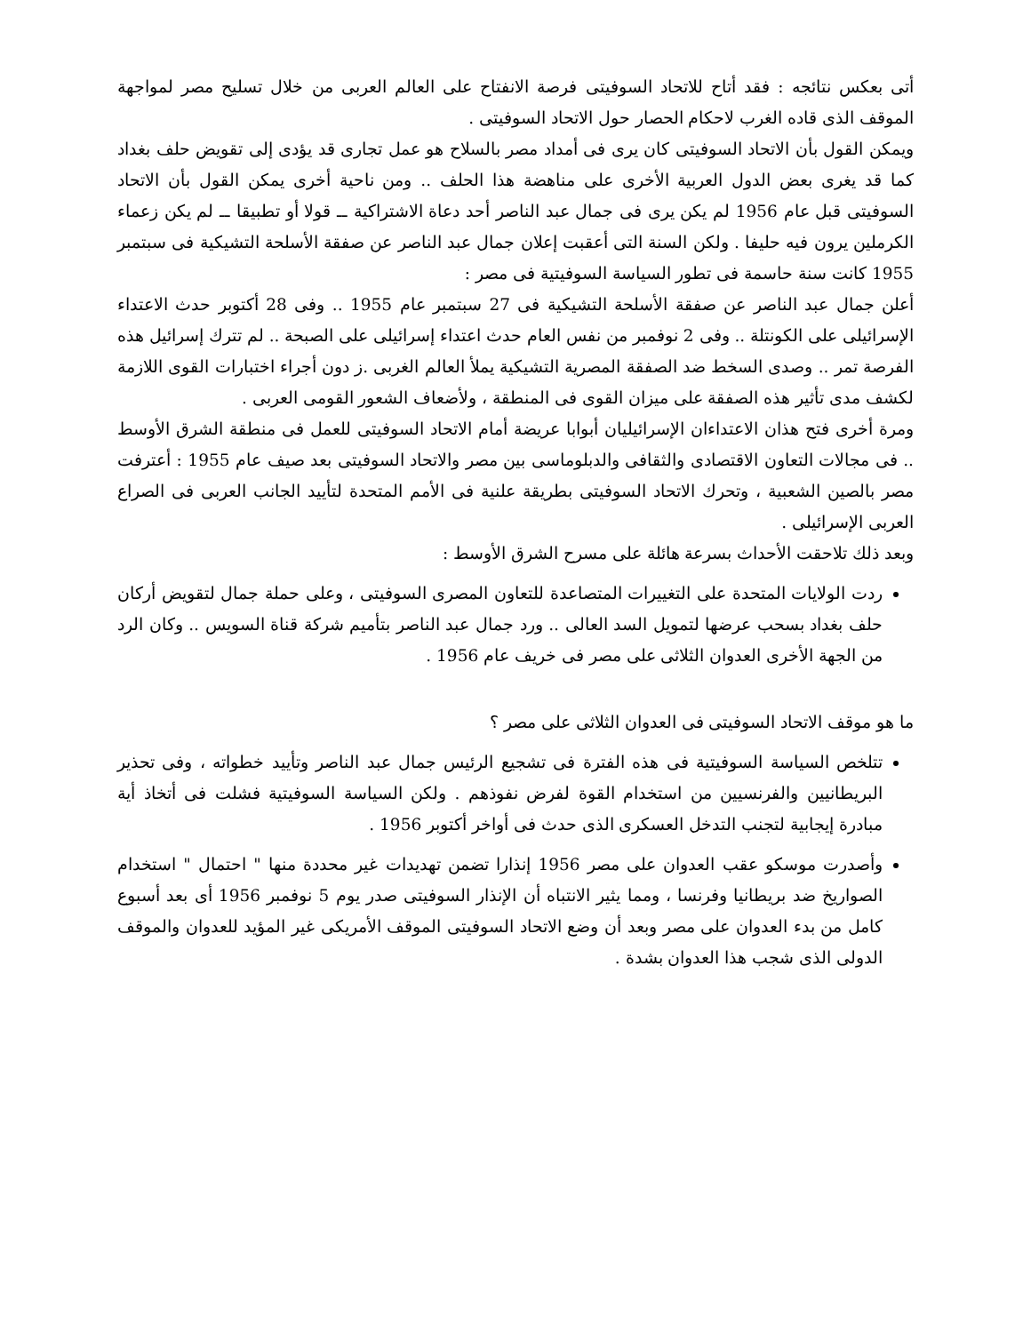أتى بعكس نتائجه : فقد أتاح للاتحاد السوفيتى فرصة الانفتاح على العالم العربى من خلال تسليح مصر لمواجهة الموقف الذى قاده الغرب لاحكام الحصار حول الاتحاد السوفيتى .
ويمكن القول بأن الاتحاد السوفيتى كان يرى فى أمداد مصر بالسلاح هو عمل تجارى قد يؤدى إلى تقويض حلف بغداد كما قد يغرى بعض الدول العربية الأخرى على مناهضة هذا الحلف .. ومن ناحية أخرى يمكن القول بأن الاتحاد السوفيتى قبل عام 1956 لم يكن يرى فى جمال عبد الناصر أحد دعاة الاشتراكية ــ قولا أو تطبيقا ــ لم يكن زعماء الكرملين يرون فيه حليفا . ولكن السنة التى أعقبت إعلان جمال عبد الناصر عن صفقة الأسلحة التشيكية فى سبتمبر 1955 كانت سنة حاسمة فى تطور السياسة السوفيتية فى مصر :
أعلن جمال عبد الناصر عن صفقة الأسلحة التشيكية فى 27 سبتمبر عام 1955 .. وفى 28 أكتوبر حدث الاعتداء الإسرائيلى على الكونتلة .. وفى 2 نوفمبر من نفس العام حدث اعتداء إسرائيلى على الصبحة .. لم تترك إسرائيل هذه الفرصة تمر .. وصدى السخط ضد الصفقة المصرية التشيكية يملأ العالم الغربى .ز دون أجراء اختبارات القوى اللازمة لكشف مدى تأثير هذه الصفقة على ميزان القوى فى المنطقة ، ولأضعاف الشعور القومى العربى .
ومرة أخرى فتح هذان الاعتداءان الإسرائيليان أبوابا عريضة أمام الاتحاد السوفيتى للعمل فى منطقة الشرق الأوسط .. فى مجالات التعاون الاقتصادى والثقافى والدبلوماسى بين مصر والاتحاد السوفيتى بعد صيف عام 1955 : أعترفت مصر بالصين الشعبية ، وتحرك الاتحاد السوفيتى بطريقة علنية فى الأمم المتحدة لتأييد الجانب العربى فى الصراع العربى الإسرائيلى .
وبعد ذلك تلاحقت الأحداث بسرعة هائلة على مسرح الشرق الأوسط :
ردت الولايات المتحدة على التغييرات المتصاعدة للتعاون المصرى السوفيتى ، وعلى حملة جمال لتقويض أركان حلف بغداد بسحب عرضها لتمويل السد العالى .. ورد جمال عبد الناصر بتأميم شركة قناة السويس .. وكان الرد من الجهة الأخرى العدوان الثلاثى على مصر فى خريف عام 1956 .
ما هو موقف الاتحاد السوفيتى فى العدوان الثلاثى على مصر ؟
تتلخص السياسة السوفيتية فى هذه الفترة فى تشجيع الرئيس جمال عبد الناصر وتأييد خطواته ، وفى تحذير البريطانيين والفرنسيين من استخدام القوة لفرض نفوذهم . ولكن السياسة السوفيتية فشلت فى أتخاذ أية مبادرة إيجابية لتجنب التدخل العسكرى الذى حدث فى أواخر أكتوبر 1956 .
وأصدرت موسكو عقب العدوان على مصر 1956 إنذارا تضمن تهديدات غير محددة منها " احتمال " استخدام الصواريخ ضد بريطانيا وفرنسا ، ومما يثير الانتباه أن الإنذار السوفيتى صدر يوم 5 نوفمبر 1956 أى بعد أسبوع كامل من بدء العدوان على مصر وبعد أن وضع الاتحاد السوفيتى الموقف الأمريكى غير المؤيد للعدوان والموقف الدولى الذى شجب هذا العدوان بشدة .